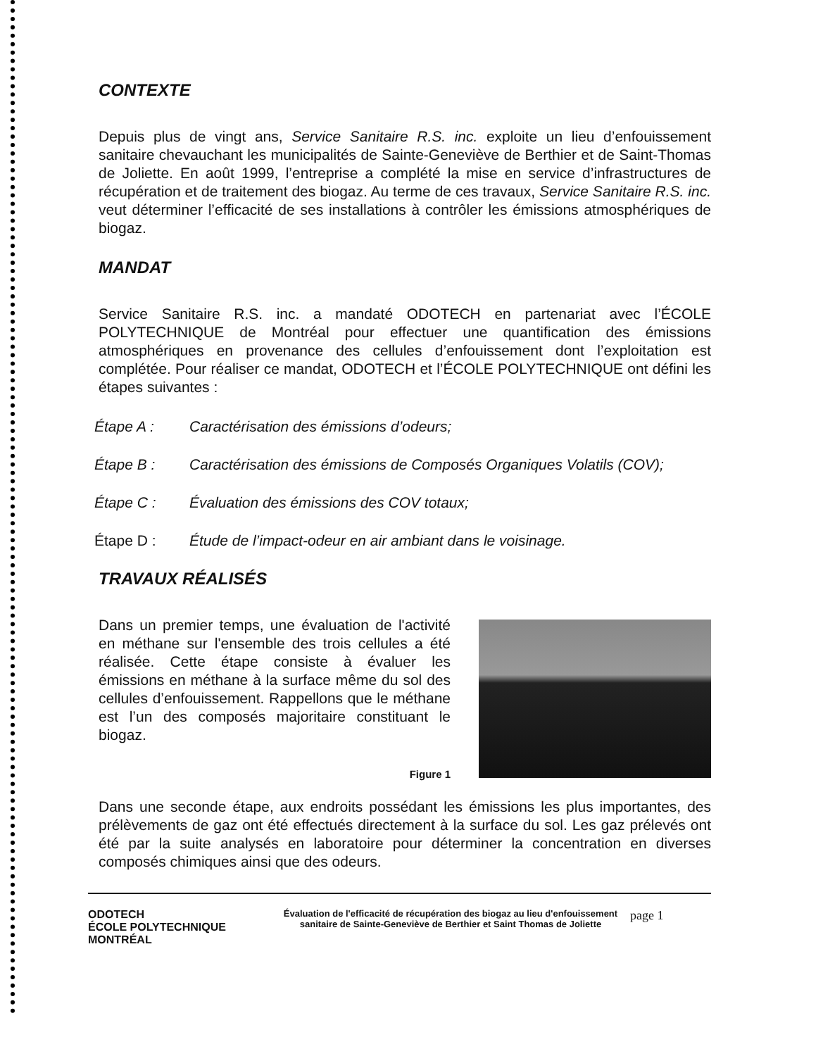CONTEXTE
Depuis plus de vingt ans, Service Sanitaire R.S. inc. exploite un lieu d’enfouissement sanitaire chevauchant les municipalités de Sainte-Geneviève de Berthier et de Saint-Thomas de Joliette. En août 1999, l’entreprise a complété la mise en service d’infrastructures de récupération et de traitement des biogaz. Au terme de ces travaux, Service Sanitaire R.S. inc. veut déterminer l’efficacité de ses installations à contrôler les émissions atmosphériques de biogaz.
MANDAT
Service Sanitaire R.S. inc. a mandaté ODOTECH en partenariat avec l’ÉCOLE POLYTECHNIQUE de Montréal pour effectuer une quantification des émissions atmosphériques en provenance des cellules d’enfouissement dont l’exploitation est complétée. Pour réaliser ce mandat, ODOTECH et l’ÉCOLE POLYTECHNIQUE ont défini les étapes suivantes :
Étape A : Caractérisation des émissions d’odeurs;
Étape B : Caractérisation des émissions de Composés Organiques Volatils (COV);
Étape C : Évaluation des émissions des COV totaux;
Étape D : Étude de l’impact-odeur en air ambiant dans le voisinage.
TRAVAUX RÉALISÉS
Dans un premier temps, une évaluation de l'activité en méthane sur l'ensemble des trois cellules a été réalisée. Cette étape consiste à évaluer les émissions en méthane à la surface même du sol des cellules d’enfouissement. Rappellons que le méthane est l’un des composés majoritaire constituant le biogaz.
Figure 1
Dans une seconde étape, aux endroits possédant les émissions les plus importantes, des prélèvements de gaz ont été effectués directement à la surface du sol. Les gaz prélevés ont été par la suite analysés en laboratoire pour déterminer la concentration en diverses composés chimiques ainsi que des odeurs.
ODOTECH
ÉCOLE POLYTECHNIQUE MONTRÉAL
Évaluation de l'efficacité de récupération des biogaz au lieu d'enfouissement sanitaire de Sainte-Geneviève de Berthier et Saint Thomas de Joliette
page 1